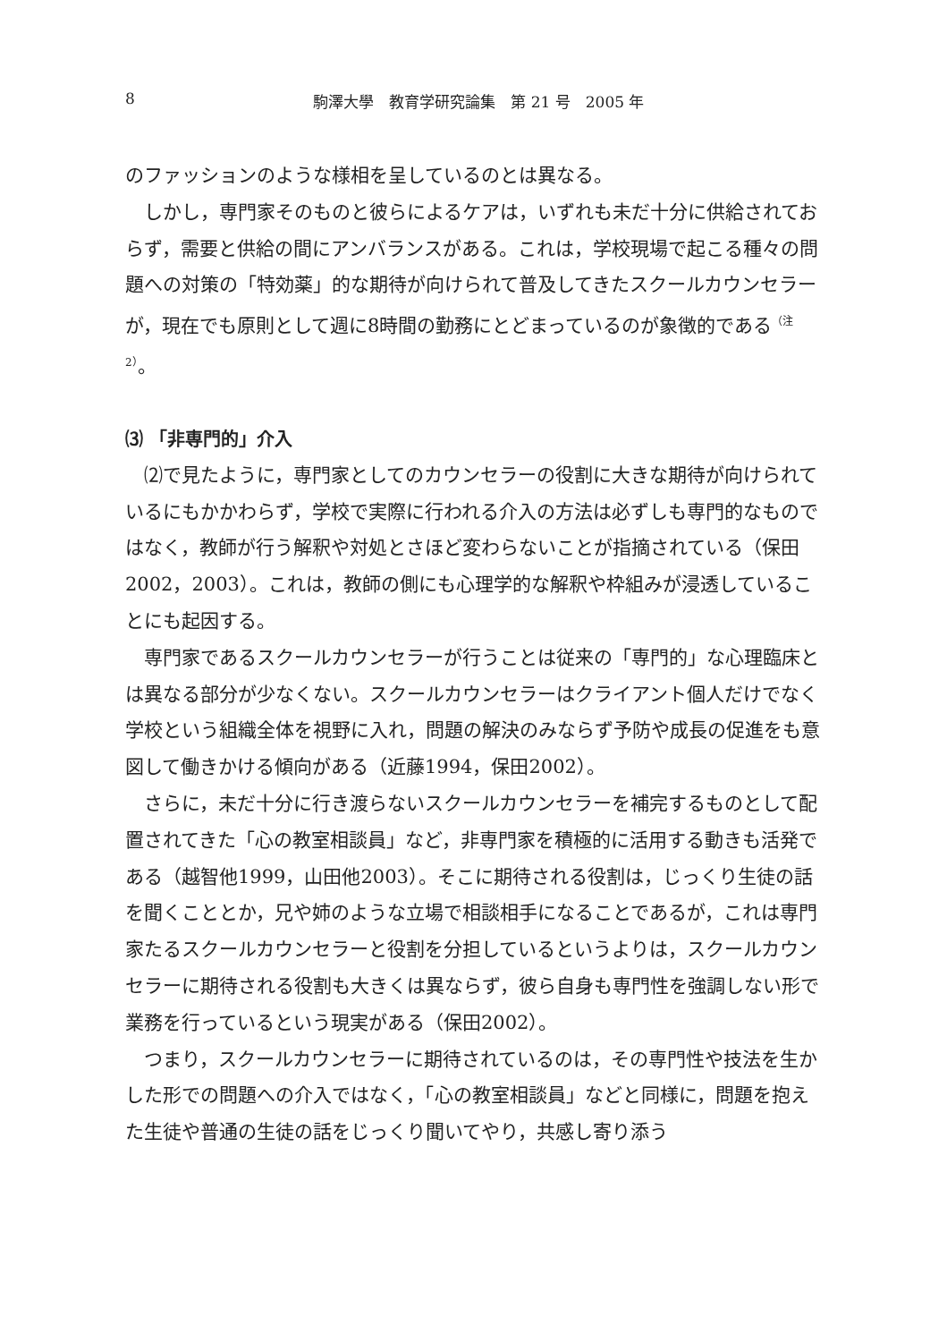8
駒澤大學　教育学研究論集　第 21 号　2005 年
のファッションのような様相を呈しているのとは異なる。
しかし，専門家そのものと彼らによるケアは，いずれも未だ十分に供給されておらず，需要と供給の間にアンバランスがある。これは，学校現場で起こる種々の問題への対策の「特効薬」的な期待が向けられて普及してきたスクールカウンセラーが，現在でも原則として週に8時間の勤務にとどまっているのが象徴的である<sup>（注2）</sup>。
⑶ 「非専門的」介入
⑵で見たように，専門家としてのカウンセラーの役割に大きな期待が向けられているにもかかわらず，学校で実際に行われる介入の方法は必ずしも専門的なものではなく，教師が行う解釈や対処とさほど変わらないことが指摘されている（保田2002，2003）。これは，教師の側にも心理学的な解釈や枠組みが浸透していることにも起因する。
専門家であるスクールカウンセラーが行うことは従来の「専門的」な心理臨床とは異なる部分が少なくない。スクールカウンセラーはクライアント個人だけでなく学校という組織全体を視野に入れ，問題の解決のみならず予防や成長の促進をも意図して働きかける傾向がある（近藤1994，保田2002）。
さらに，未だ十分に行き渡らないスクールカウンセラーを補完するものとして配置されてきた「心の教室相談員」など，非専門家を積極的に活用する動きも活発である（越智他1999，山田他2003）。そこに期待される役割は，じっくり生徒の話を聞くこととか，兄や姉のような立場で相談相手になることであるが，これは専門家たるスクールカウンセラーと役割を分担しているというよりは，スクールカウンセラーに期待される役割も大きくは異ならず，彼ら自身も専門性を強調しない形で業務を行っているという現実がある（保田2002）。
つまり，スクールカウンセラーに期待されているのは，その専門性や技法を生かした形での問題への介入ではなく，「心の教室相談員」などと同様に，問題を抱えた生徒や普通の生徒の話をじっくり聞いてやり，共感し寄り添う